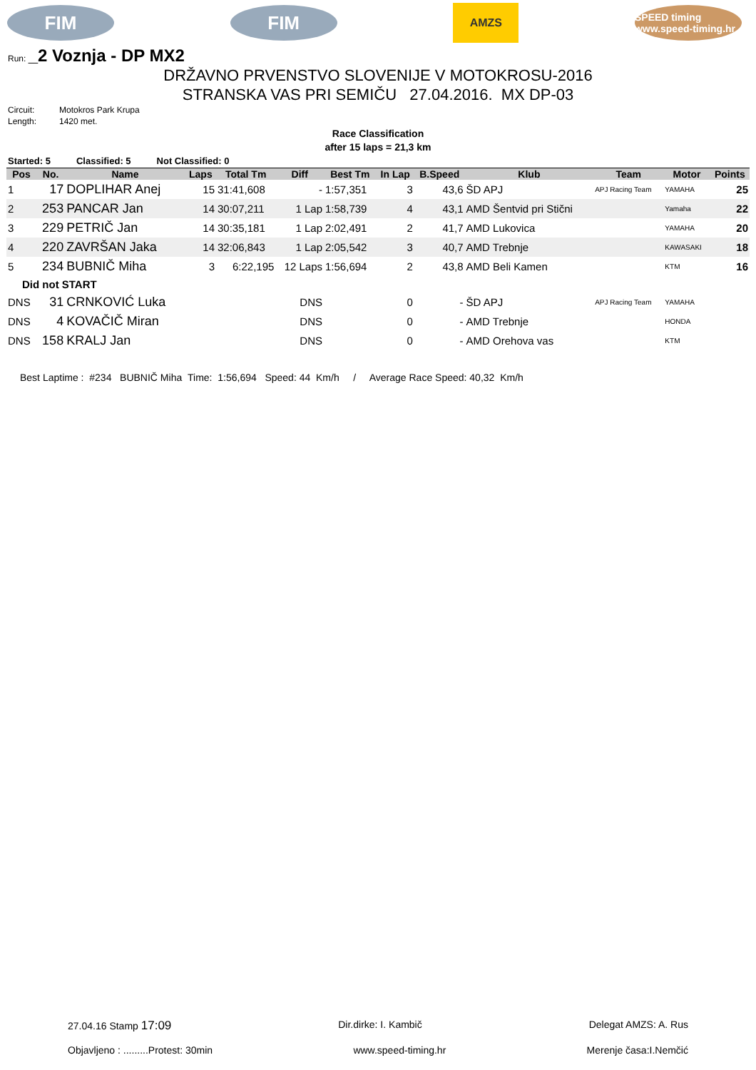FIM FIM
AMZS
SPEED timing www.speed-timing.hr
Run: _2 Voznja - DP MX2
DRŽAVNO PRVENSTVO SLOVENIJE V MOTOKROSU-2016
STRANSKA VAS PRI SEMIČU 27.04.2016. MX DP-03
Circuit: Motokros Park Krupa
Length: 1420 met.
Race Classification
after 15 laps = 21,3 km
Started: 5 Classified: 5 Not Classified: 0
| Pos | No. | Name | Laps | Total Tm | Diff | Best Tm | In Lap | B.Speed | Klub | Team | Motor | Points |
| --- | --- | --- | --- | --- | --- | --- | --- | --- | --- | --- | --- | --- |
| 1 | 17 | DOPLIHAR Anej | 15 | 31:41,608 | - | 1:57,351 | 3 | 43,6 | ŠD APJ | APJ Racing Team | YAMAHA | 25 |
| 2 | 253 | PANCAR Jan | 14 | 30:07,211 | 1 Lap | 1:58,739 | 4 | 43,1 | AMD Šentvid pri Stični | | Yamaha | 22 |
| 3 | 229 | PETRIČ Jan | 14 | 30:35,181 | 1 Lap | 2:02,491 | 2 | 41,7 | AMD Lukovica | | YAMAHA | 20 |
| 4 | 220 | ZAVRŠAN Jaka | 14 | 32:06,843 | 1 Lap | 2:05,542 | 3 | 40,7 | AMD Trebnje | | KAWASAKI | 18 |
| 5 | 234 | BUBNIČ Miha | 3 | 6:22,195 | 12 Laps | 1:56,694 | 2 | 43,8 | AMD Beli Kamen | | KTM | 16 |
| Did not START | | | | | | | | | | | | |
| DNS | 31 | CRNKOVIĆ Luka | | | DNS | | 0 | - | ŠD APJ | APJ Racing Team | YAMAHA | |
| DNS | 4 | KOVAČIČ Miran | | | DNS | | 0 | - | AMD Trebnje | | HONDA | |
| DNS | 158 | KRALJ Jan | | | DNS | | 0 | - | AMD Orehova vas | | KTM | |
Best Laptime : #234 BUBNIČ Miha Time: 1:56,694 Speed: 44 Km/h / Average Race Speed: 40,32 Km/h
27.04.16 Stamp 17:09 Dir.dirke: I. Kambič Delegat AMZS: A. Rus
Objavljeno : .........Protest: 30min www.speed-timing.hr Merenje časa:I.Nemčić